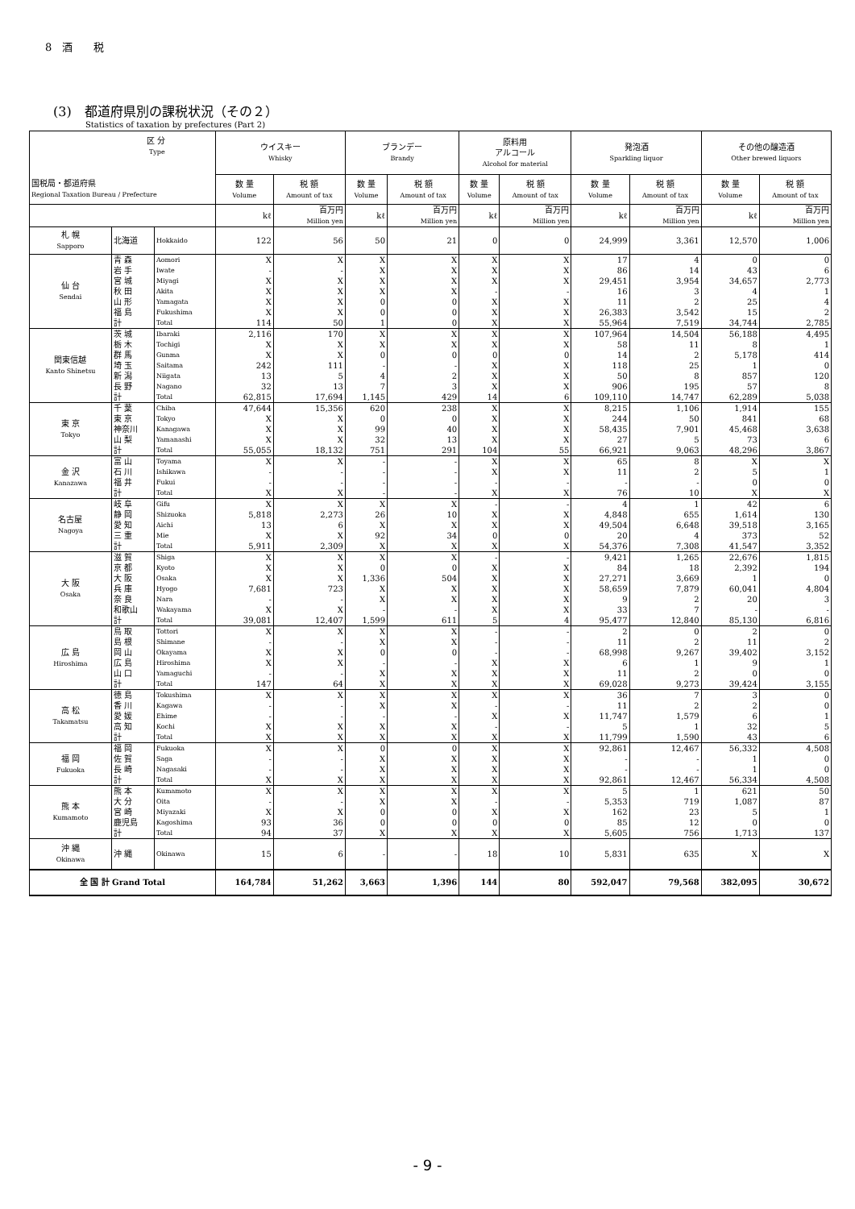8　酒　　税
(3)　都道府県別の課税状況（その２）
Statistics of taxation by prefectures (Part 2)
| 区 分 Type 国税局・都道府県 Regional Taxation Bureau / Prefecture | | | ウイスキー Whisky | | ブランデー Brandy | | 原料用 アルコール Alcohol for material | | 発泡酒 Sparkling liquor | | その他の醸造酒 Other brewed liquors | |
| --- | --- | --- | --- | --- | --- | --- | --- | --- | --- | --- | --- | --- |
| | | | 数 量 Volume | 税 額 Amount of tax | 数 量 Volume | 税 額 Amount of tax | 数 量 Volume | 税 額 Amount of tax | 数 量 Volume | 税 額 Amount of tax | 数 量 Volume | 税 額 Amount of tax |
| | | | kℓ | 百万円 Million yen | kℓ | 百万円 Million yen | kℓ | 百万円 Million yen | kℓ | 百万円 Million yen | kℓ | 百万円 Million yen |
| 札 幌 Sapporo | 北海道 | Hokkaido | 122 | 56 | 50 | 21 | 0 | 0 | 24,999 | 3,361 | 12,570 | 1,006 |
| 仙 台 Sendai | 青 森 | Aomori | X | X | X | X | X | X | 17 | 4 | 0 | 0 |
| | 岩 手 | Iwate | - | - | X | X | X | X | 86 | 14 | 43 | 6 |
| | 宮 城 | Miyagi | X | X | X | X | X | X | 29,451 | 3,954 | 34,657 | 2,773 |
| | 秋 田 | Akita | X | X | X | X | - | - | 16 | 3 | 4 | 1 |
| | 山 形 | Yamagata | X | X | 0 | 0 | X | X | 11 | 2 | 25 | 4 |
| | 福 島 | Fukushima | X | X | 0 | 0 | X | X | 26,383 | 3,542 | 15 | 2 |
| | 計 | Total | 114 | 50 | 1 | 0 | X | X | 55,964 | 7,519 | 34,744 | 2,785 |
| 関東信越 Kanto Shinetsu | 茨 城 | Ibaraki | 2,116 | 170 | X | X | X | X | 107,964 | 14,504 | 56,188 | 4,495 |
| | 栃 木 | Tochigi | X | X | X | X | X | X | 58 | 11 | 8 | 1 |
| | 群 馬 | Gunma | X | X | 0 | 0 | 0 | 0 | 14 | 2 | 5,178 | 414 |
| | 埼 玉 | Saitama | 242 | 111 | - | - | X | X | 118 | 25 | 1 | 0 |
| | 新 潟 | Niigata | 13 | 5 | 4 | 2 | X | X | 50 | 8 | 857 | 120 |
| | 長 野 | Nagano | 32 | 13 | 7 | 3 | X | X | 906 | 195 | 57 | 8 |
| | 計 | Total | 62,815 | 17,694 | 1,145 | 429 | 14 | 6 | 109,110 | 14,747 | 62,289 | 5,038 |
| 東 京 Tokyo | 千 葉 | Chiba | 47,644 | 15,356 | 620 | 238 | X | X | 8,215 | 1,106 | 1,914 | 155 |
| | 東 京 | Tokyo | X | X | 0 | 0 | X | X | 244 | 50 | 841 | 68 |
| | 神奈川 | Kanagawa | X | X | 99 | 40 | X | X | 58,435 | 7,901 | 45,468 | 3,638 |
| | 山 梨 | Yamanashi | X | X | 32 | 13 | X | X | 27 | 5 | 73 | 6 |
| | 計 | Total | 55,055 | 18,132 | 751 | 291 | 104 | 55 | 66,921 | 9,063 | 48,296 | 3,867 |
| 金 沢 Kanazawa | 富 山 | Toyama | X | X | - | - | X | X | 65 | 8 | X | X |
| | 石 川 | Ishikawa | - | - | - | - | X | X | 11 | 2 | 5 | 1 |
| | 福 井 | Fukui | - | - | - | - | - | - | - | - | 0 | 0 |
| | 計 | Total | X | X | - | - | X | X | 76 | 10 | X | X |
| 名古屋 Nagoya | 岐 阜 | Gifu | X | X | X | X | - | - | 4 | 1 | 42 | 6 |
| | 静 岡 | Shizuoka | 5,818 | 2,273 | 26 | 10 | X | X | 4,848 | 655 | 1,614 | 130 |
| | 愛 知 | Aichi | 13 | 6 | X | X | X | X | 49,504 | 6,648 | 39,518 | 3,165 |
| | 三 重 | Mie | X | X | 92 | 34 | 0 | 0 | 20 | 4 | 373 | 52 |
| | 計 | Total | 5,911 | 2,309 | X | X | X | X | 54,376 | 7,308 | 41,547 | 3,352 |
| 大 阪 Osaka | 滋 賀 | Shiga | X | X | X | X | - | - | 9,421 | 1,265 | 22,676 | 1,815 |
| | 京 都 | Kyoto | X | X | 0 | 0 | X | X | 84 | 18 | 2,392 | 194 |
| | 大 阪 | Osaka | X | X | 1,336 | 504 | X | X | 27,271 | 3,669 | 1 | 0 |
| | 兵 庫 | Hyogo | 7,681 | 723 | X | X | X | X | 58,659 | 7,879 | 60,041 | 4,804 |
| | 奈 良 | Nara | - | - | X | X | X | X | 9 | 2 | 20 | 3 |
| | 和歌山 | Wakayama | X | X | - | - | X | X | 33 | 7 | - | - |
| | 計 | Total | 39,081 | 12,407 | 1,599 | 611 | 5 | 4 | 95,477 | 12,840 | 85,130 | 6,816 |
| 広 島 Hiroshima | 鳥 取 | Tottori | X | X | X | X | - | - | 2 | 0 | 2 | 0 |
| | 島 根 | Shimane | - | - | X | X | - | - | 11 | 2 | 11 | 2 |
| | 岡 山 | Okayama | X | X | 0 | 0 | - | - | 68,998 | 9,267 | 39,402 | 3,152 |
| | 広 島 | Hiroshima | X | X | - | - | X | X | 6 | 1 | 9 | 1 |
| | 山 口 | Yamaguchi | - | - | X | X | X | X | 11 | 2 | 0 | 0 |
| | 計 | Total | 147 | 64 | X | X | X | X | 69,028 | 9,273 | 39,424 | 3,155 |
| 高 松 Takamatsu | 徳 島 | Tokushima | X | X | X | X | X | X | 36 | 7 | 3 | 0 |
| | 香 川 | Kagawa | - | - | X | X | - | - | 11 | 2 | 2 | 0 |
| | 愛 媛 | Ehime | - | - | - | - | X | X | 11,747 | 1,579 | 6 | 1 |
| | 高 知 | Kochi | X | X | X | X | - | - | 5 | 1 | 32 | 5 |
| | 計 | Total | X | X | X | X | X | X | 11,799 | 1,590 | 43 | 6 |
| 福 岡 Fukuoka | 福 岡 | Fukuoka | X | X | 0 | 0 | X | X | 92,861 | 12,467 | 56,332 | 4,508 |
| | 佐 賀 | Saga | - | - | X | X | X | X | - | - | 1 | 0 |
| | 長 崎 | Nagasaki | - | - | X | X | X | X | - | - | 1 | 0 |
| | 計 | Total | X | X | X | X | X | X | 92,861 | 12,467 | 56,334 | 4,508 |
| 熊 本 Kumamoto | 熊 本 | Kumamoto | X | X | X | X | X | X | 5 | 1 | 621 | 50 |
| | 大 分 | Oita | - | - | X | X | - | - | 5,353 | 719 | 1,087 | 87 |
| | 宮 崎 | Miyazaki | X | X | 0 | 0 | X | X | 162 | 23 | 5 | 1 |
| | 鹿児島 | Kagoshima | 93 | 36 | 0 | 0 | 0 | 0 | 85 | 12 | 0 | 0 |
| | 計 | Total | 94 | 37 | X | X | X | X | 5,605 | 756 | 1,713 | 137 |
| 沖 縄 Okinawa | 沖 縄 | Okinawa | 15 | 6 | - | - | 18 | 10 | 5,831 | 635 | X | X |
| 全 国 計 Grand Total | | | 164,784 | 51,262 | 3,663 | 1,396 | 144 | 80 | 592,047 | 79,568 | 382,095 | 30,672 |
- 9 -